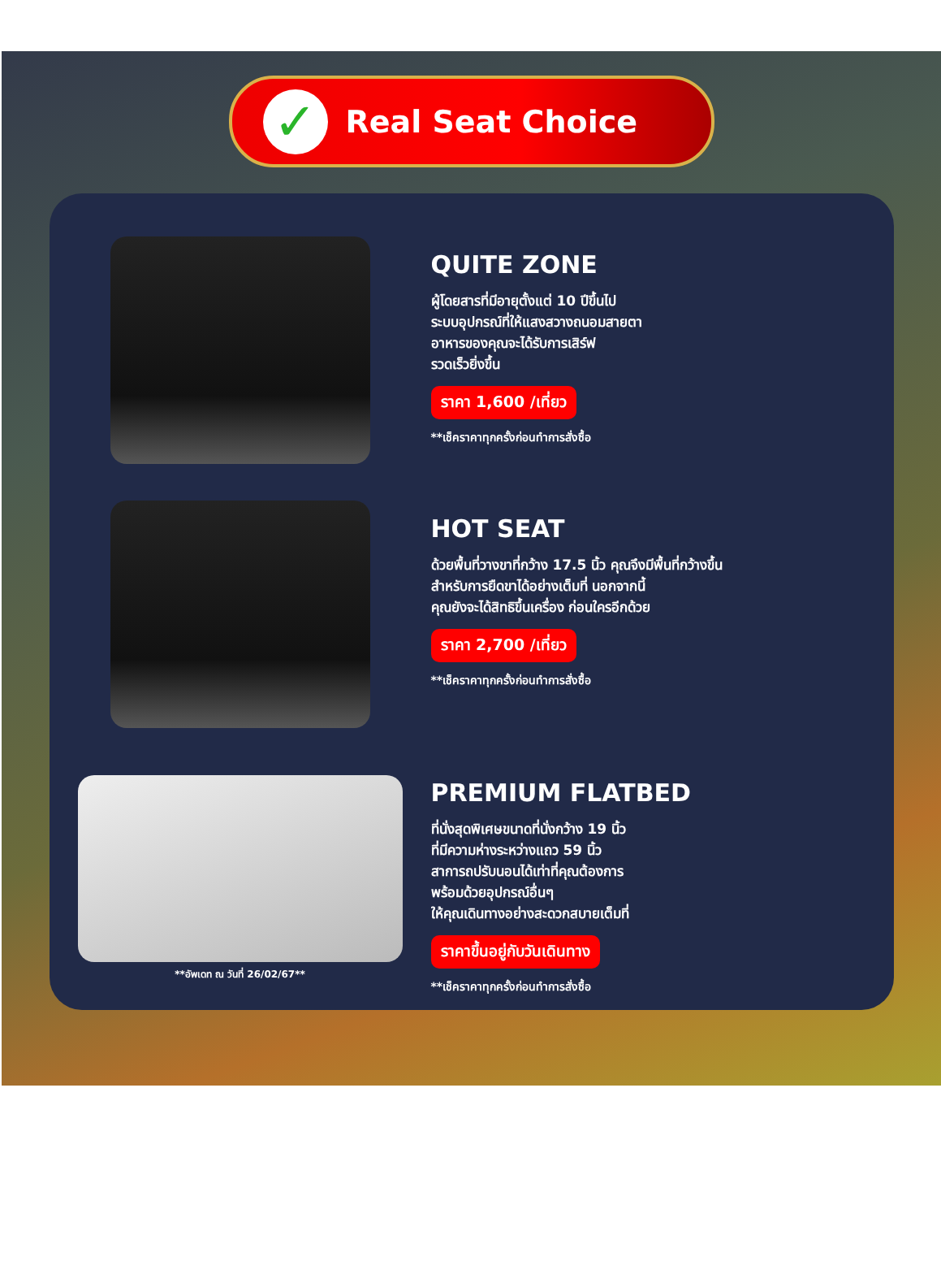✓
Real Seat Choice
QUITE ZONE
ผู้โดยสารที่มีอายุตั้งแต่ 10 ปีขึ้นไป
ระบบอุปกรณ์ที่ให้แสงสวางถนอมสายตา
อาหารของคุณจะได้รับการเสิร์ฟ
รวดเร็วยิ่งขึ้น
ราคา 1,600 /เที่ยว
**เช็คราคาทุกครั้งก่อนทำการสั่งซื้อ
HOT SEAT
ด้วยพื้นที่วางขาที่กว้าง 17.5 นิ้ว คุณจึงมีพื้นที่กว้างขึ้น
สำหรับการยืดขาได้อย่างเต็มที่ นอกจากนี้
คุณยังจะได้สิทธิขึ้นเครื่อง ก่อนใครอีกด้วย
ราคา 2,700 /เที่ยว
**เช็คราคาทุกครั้งก่อนทำการสั่งซื้อ
**อัพเดท ณ วันที่ 26/02/67**
PREMIUM FLATBED
ที่นั่งสุดพิเศษขนาดที่นั่งกว้าง 19 นิ้ว
ที่มีความห่างระหว่างแถว 59 นิ้ว
สาการถปรับนอนได้เท่าที่คุณต้องการ
พร้อมด้วยอุปกรณ์อื่นๆ
ให้คุณเดินทางอย่างสะดวกสบายเต็มที่
ราคาขึ้นอยู่กับวันเดินทาง
**เช็คราคาทุกครั้งก่อนทำการสั่งซื้อ